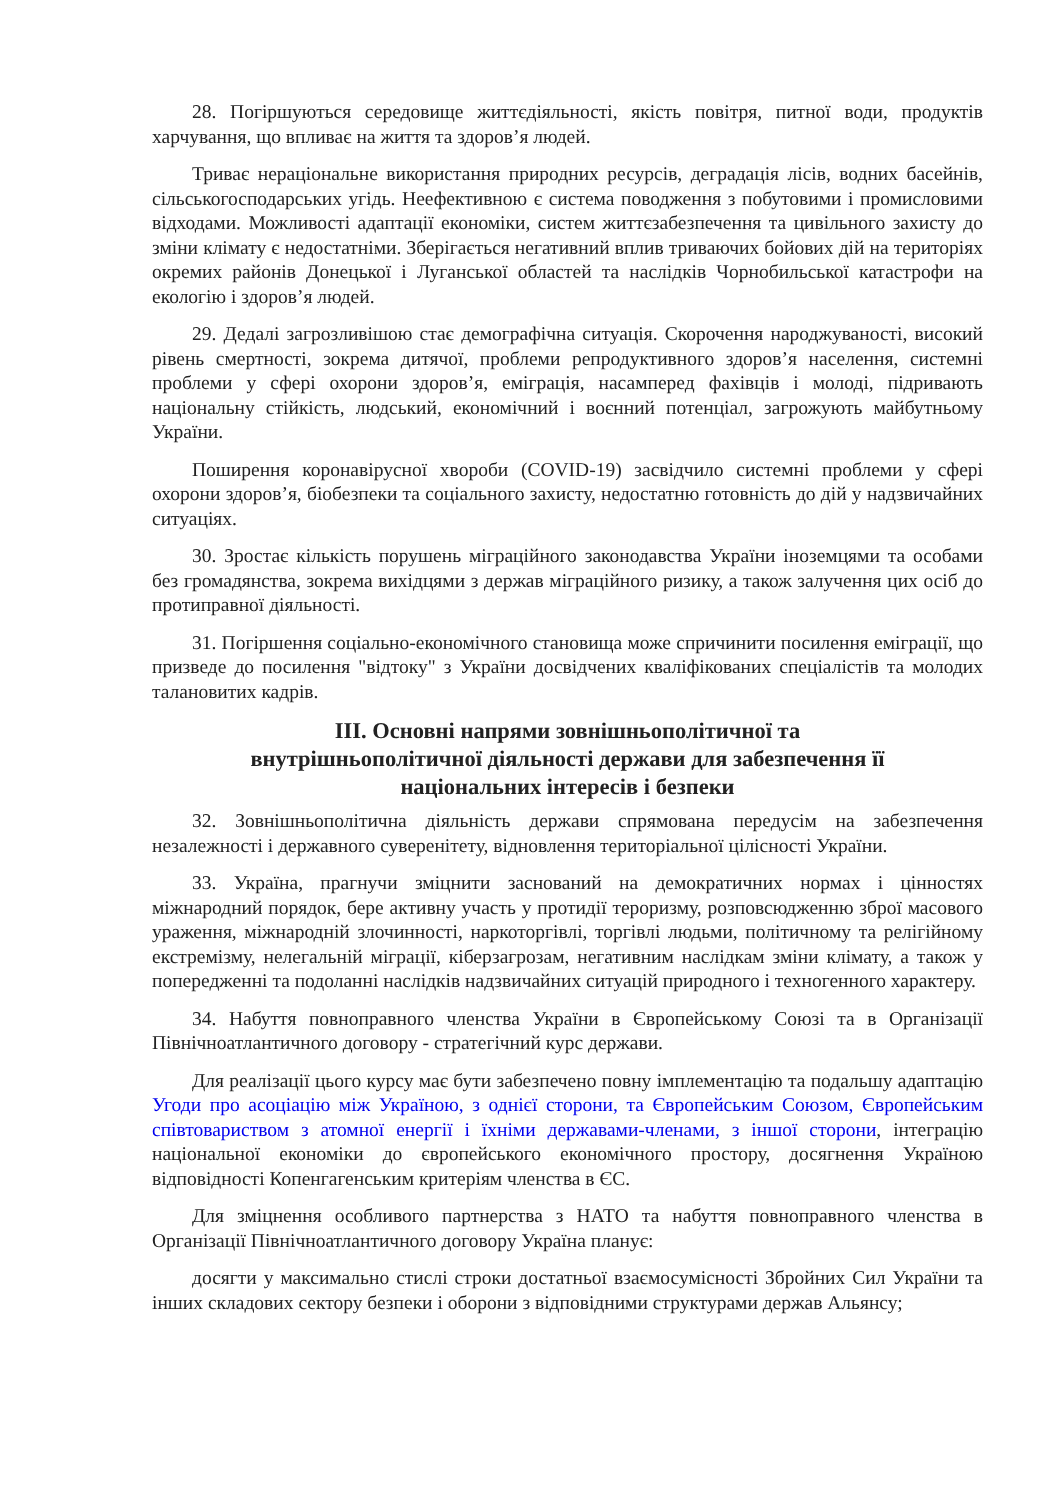28. Погіршуються середовище життєдіяльності, якість повітря, питної води, продуктів харчування, що впливає на життя та здоров’я людей.
Триває нераціональне використання природних ресурсів, деградація лісів, водних басейнів, сільськогосподарських угідь. Неефективною є система поводження з побутовими і промисловими відходами. Можливості адаптації економіки, систем життєзабезпечення та цивільного захисту до зміни клімату є недостатніми. Зберігається негативний вплив триваючих бойових дій на територіях окремих районів Донецької і Луганської областей та наслідків Чорнобильської катастрофи на екологію і здоров’я людей.
29. Дедалі загрозливішою стає демографічна ситуація. Скорочення народжуваності, високий рівень смертності, зокрема дитячої, проблеми репродуктивного здоров’я населення, системні проблеми у сфері охорони здоров’я, еміграція, насамперед фахівців і молоді, підривають національну стійкість, людський, економічний і воєнний потенціал, загрожують майбутньому України.
Поширення коронавірусної хвороби (COVID-19) засвідчило системні проблеми у сфері охорони здоров’я, біобезпеки та соціального захисту, недостатню готовність до дій у надзвичайних ситуаціях.
30. Зростає кількість порушень міграційного законодавства України іноземцями та особами без громадянства, зокрема вихідцями з держав міграційного ризику, а також залучення цих осіб до протиправної діяльності.
31. Погіршення соціально-економічного становища може спричинити посилення еміграції, що призведе до посилення "відтоку" з України досвідчених кваліфікованих спеціалістів та молодих талановитих кадрів.
III. Основні напрями зовнішньополітичної та
внутрішньополітичної діяльності держави для забезпечення її
національних інтересів і безпеки
32. Зовнішньополітична діяльність держави спрямована передусім на забезпечення незалежності і державного суверенітету, відновлення територіальної цілісності України.
33. Україна, прагнучи зміцнити заснований на демократичних нормах і цінностях міжнародний порядок, бере активну участь у протидії тероризму, розповсюдженню зброї масового ураження, міжнародній злочинності, наркоторгівлі, торгівлі людьми, політичному та релігійному екстремізму, нелегальній міграції, кіберзагрозам, негативним наслідкам зміни клімату, а також у попередженні та подоланні наслідків надзвичайних ситуацій природного і техногенного характеру.
34. Набуття повноправного членства України в Європейському Союзі та в Організації Північноатлантичного договору - стратегічний курс держави.
Для реалізації цього курсу має бути забезпечено повну імплементацію та подальшу адаптацію Угоди про асоціацію між Україною, з однієї сторони, та Європейським Союзом, Європейським співтовариством з атомної енергії і їхніми державами-членами, з іншої сторони, інтеграцію національної економіки до європейського економічного простору, досягнення Україною відповідності Копенгагенським критеріям членства в ЄС.
Для зміцнення особливого партнерства з НАТО та набуття повноправного членства в Організації Північноатлантичного договору Україна планує:
досягти у максимально стислі строки достатньої взаємосумісності Збройних Сил України та інших складових сектору безпеки і оборони з відповідними структурами держав Альянсу;